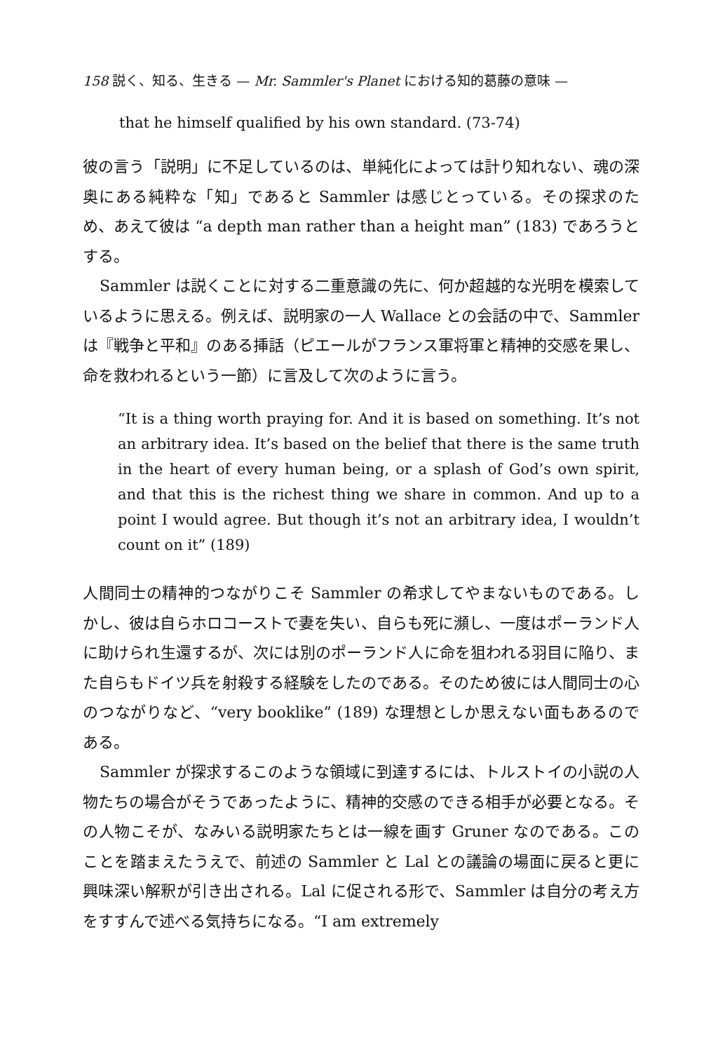158 説く、知る、生きる — Mr. Sammler's Planet における知的葛藤の意味 —
that he himself qualified by his own standard. (73-74)
彼の言う「説明」に不足しているのは、単純化によっては計り知れない、魂の深奥にある純粋な「知」であると Sammler は感じとっている。その探求のため、あえて彼は “a depth man rather than a height man” (183) であろうとする。
Sammler は説くことに対する二重意識の先に、何か超越的な光明を模索しているように思える。例えば、説明家の一人 Wallace との会話の中で、Sammler は『戦争と平和』のある挿話（ピエールがフランス軍将軍と精神的交感を果し、命を救われるという一節）に言及して次のように言う。
“It is a thing worth praying for. And it is based on something. It’s not an arbitrary idea. It’s based on the belief that there is the same truth in the heart of every human being, or a splash of God’s own spirit, and that this is the richest thing we share in common. And up to a point I would agree. But though it’s not an arbitrary idea, I wouldn’t count on it” (189)
人間同士の精神的つながりこそ Sammler の希求してやまないものである。しかし、彼は自らホロコーストで妻を失い、自らも死に瀕し、一度はポーランド人に助けられ生還するが、次には別のポーランド人に命を狙われる羽目に陥り、また自らもドイツ兵を射殺する経験をしたのである。そのため彼には人間同士の心のつながりなど、“very booklike” (189) な理想としか思えない面もあるのである。
Sammler が探求するこのような領域に到達するには、トルストイの小説の人物たちの場合がそうであったように、精神的交感のできる相手が必要となる。その人物こそが、なみいる説明家たちとは一線を画す Gruner なのである。このことを踏まえたうえで、前述の Sammler と Lal との議論の場面に戻ると更に興味深い解釈が引き出される。Lal に促される形で、Sammler は自分の考え方をすすんで述べる気持ちになる。“I am extremely